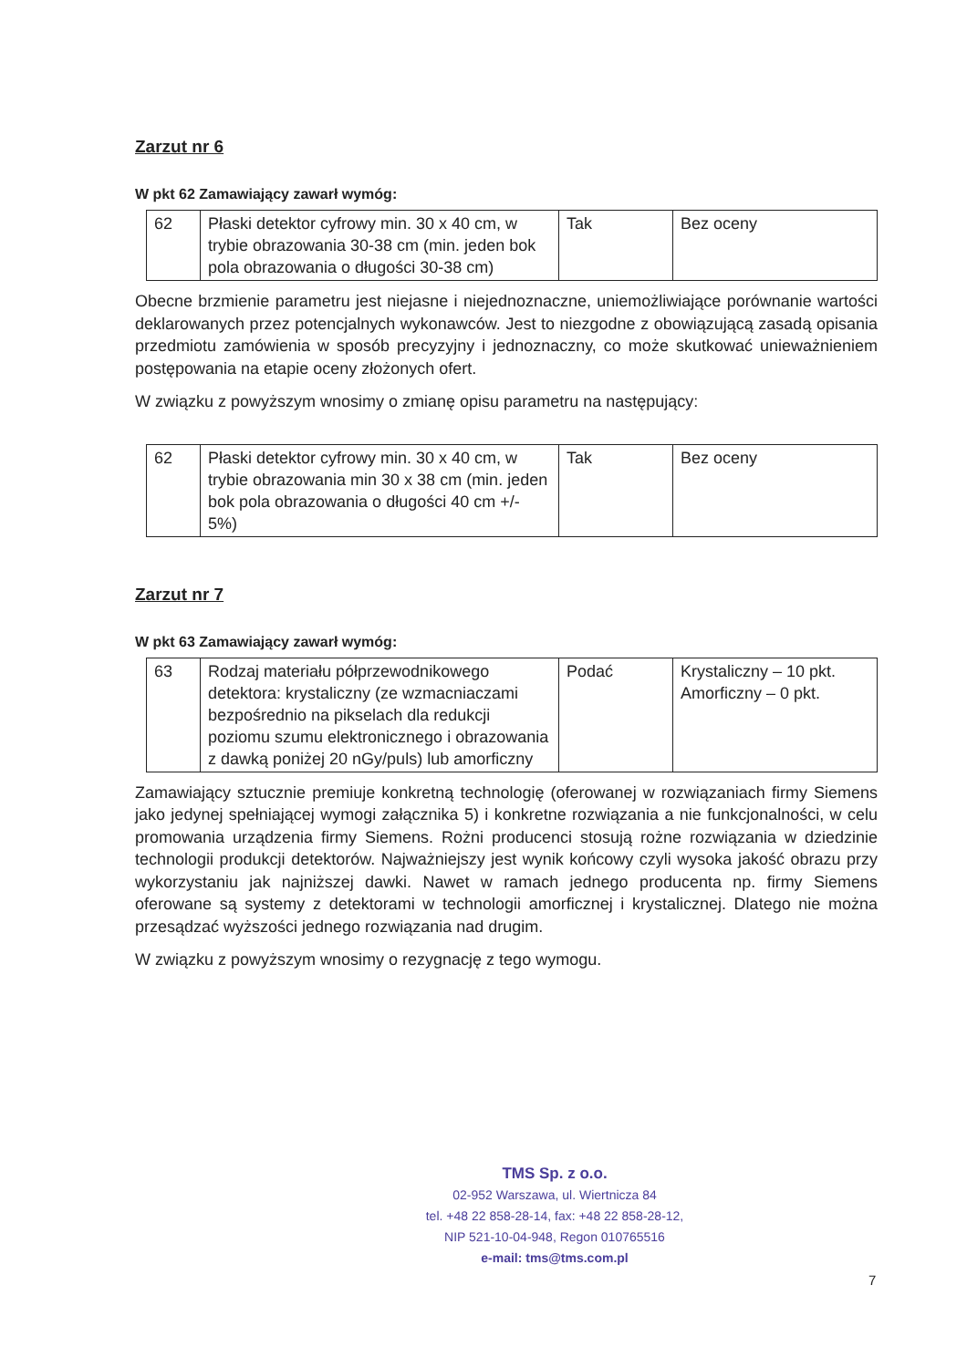Zarzut nr 6
W pkt 62 Zamawiający zawarł wymóg:
| 62 | Płaski detektor cyfrowy min. 30 x 40 cm, w trybie obrazowania 30-38 cm (min. jeden bok pola obrazowania o długości 30-38 cm) | Tak | Bez oceny |
Obecne brzmienie parametru jest niejasne i niejednoznaczne, uniemożliwiające porównanie wartości deklarowanych przez potencjalnych wykonawców. Jest to niezgodne z obowiązującą zasadą opisania przedmiotu zamówienia w sposób precyzyjny i jednoznaczny, co może skutkować unieważnieniem postępowania na etapie oceny złożonych ofert.
W związku z powyższym wnosimy o zmianę opisu parametru na następujący:
| 62 | Płaski detektor cyfrowy min. 30 x 40 cm, w trybie obrazowania min 30 x 38 cm (min. jeden bok pola obrazowania o długości 40 cm +/- 5%) | Tak | Bez oceny |
Zarzut nr 7
W pkt 63 Zamawiający zawarł wymóg:
| 63 | Rodzaj materiału półprzewodnikowego detektora: krystaliczny (ze wzmacniaczami bezpośrednio na pikselach dla redukcji poziomu szumu elektronicznego i obrazowania z dawką poniżej 20 nGy/puls) lub amorficzny | Podać | Krystaliczny – 10 pkt. Amorficzny – 0 pkt. |
Zamawiający sztucznie premiuje konkretną technologię (oferowanej w rozwiązaniach firmy Siemens jako jedynej spełniającej wymogi załącznika 5) i konkretne rozwiązania a nie funkcjonalności, w celu promowania urządzenia firmy Siemens. Rożni producenci stosują rożne rozwiązania w dziedzinie technologii produkcji detektorów. Najważniejszy jest wynik końcowy czyli wysoka jakość obrazu przy wykorzystaniu jak najniższej dawki. Nawet w ramach jednego producenta np. firmy Siemens oferowane są systemy z detektorami w technologii amorficznej i krystalicznej. Dlatego nie można przesądzać wyższości jednego rozwiązania nad drugim.
W związku z powyższym wnosimy o rezygnację z tego wymogu.
TMS Sp. z o.o.
02-952 Warszawa, ul. Wiertnicza 84
tel. +48 22 858-28-14, fax: +48 22 858-28-12,
NIP 521-10-04-948, Regon 010765516
e-mail: tms@tms.com.pl
7